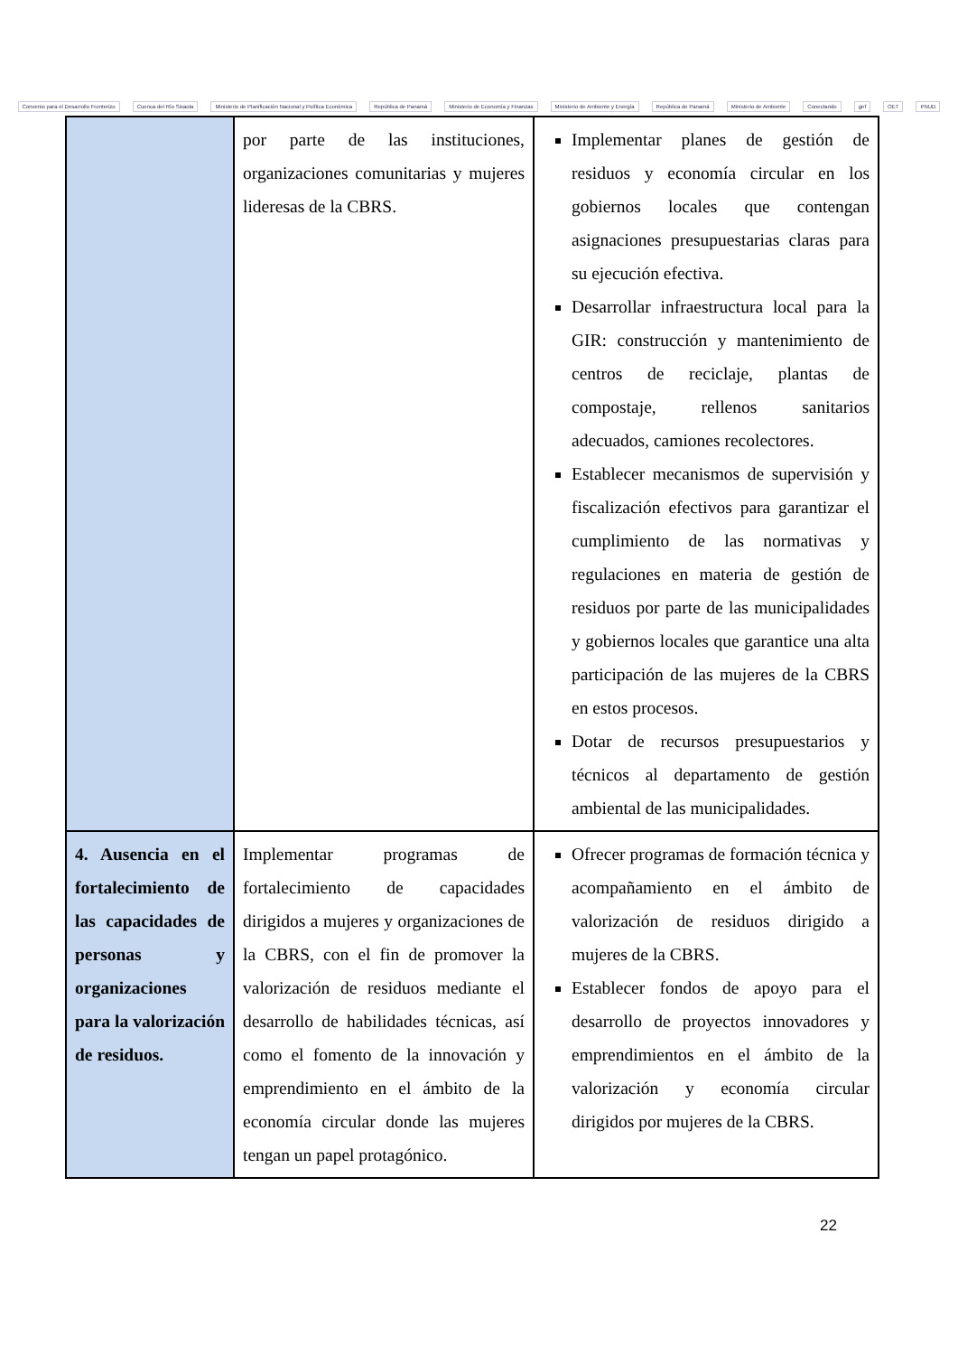Convenio para el Desarrollo Fronterizo Cuenca del Río Sixaola Ministerio de Planificación Nacional y Política Económica República de Panamá Ministerio de Economía y Finanzas Ministerio de Ambiente y Energía República de Panamá Ministerio de Ambiente Conectando gef OET PNUD
| | por parte de las instituciones, organizaciones comunitarias y mujeres lideresas de la CBRS. | Implementar planes de gestión de residuos y economía circular en los gobiernos locales que contengan asignaciones presupuestarias claras para su ejecución efectiva. Desarrollar infraestructura local para la GIR: construcción y mantenimiento de centros de reciclaje, plantas de compostaje, rellenos sanitarios adecuados, camiones recolectores. Establecer mecanismos de supervisión y fiscalización efectivos para garantizar el cumplimiento de las normativas y regulaciones en materia de gestión de residuos por parte de las municipalidades y gobiernos locales que garantice una alta participación de las mujeres de la CBRS en estos procesos. Dotar de recursos presupuestarios y técnicos al departamento de gestión ambiental de las municipalidades. |
| 4. Ausencia en el fortalecimiento de las capacidades de personas y organizaciones para la valorización de residuos. | Implementar programas de fortalecimiento de capacidades dirigidos a mujeres y organizaciones de la CBRS, con el fin de promover la valorización de residuos mediante el desarrollo de habilidades técnicas, así como el fomento de la innovación y emprendimiento en el ámbito de la economía circular donde las mujeres tengan un papel protagónico. | Ofrecer programas de formación técnica y acompañamiento en el ámbito de valorización de residuos dirigido a mujeres de la CBRS. Establecer fondos de apoyo para el desarrollo de proyectos innovadores y emprendimientos en el ámbito de la valorización y economía circular dirigidos por mujeres de la CBRS. |
22